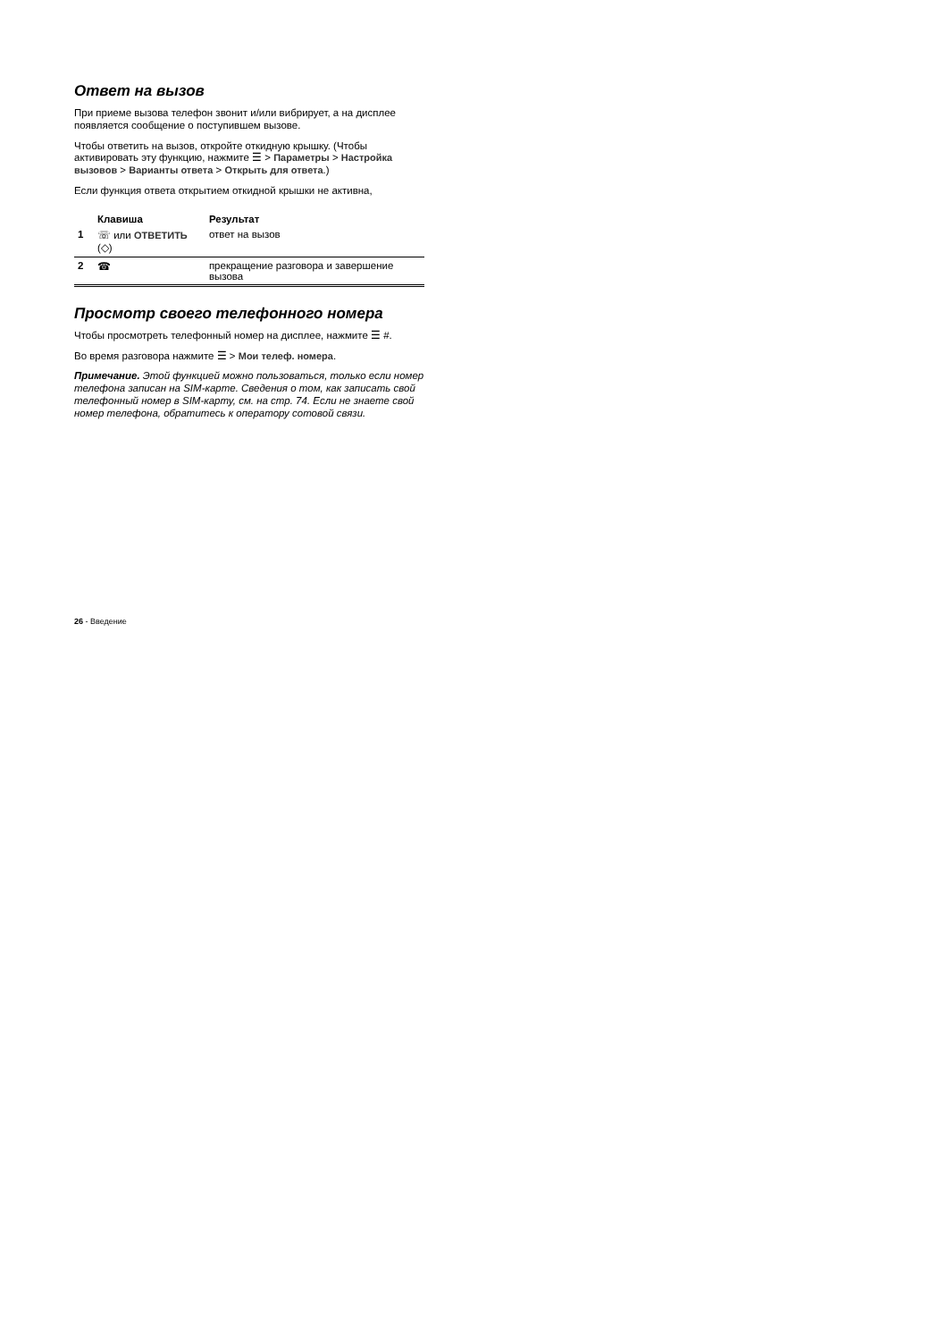Ответ на вызов
При приеме вызова телефон звонит и/или вибрирует, а на дисплее появляется сообщение о поступившем вызове.
Чтобы ответить на вызов, откройте откидную крышку. (Чтобы активировать эту функцию, нажмите ☰ > Параметры > Настройка вызовов > Варианты ответа > Открыть для ответа.)
Если функция ответа открытием откидной крышки не активна,
| | Клавиша | Результат |
| --- | --- | --- |
| 1 | ☏ или ОТВЕТИТЬ (◇) | ответ на вызов |
| 2 | ☎ | прекращение разговора и завершение вызова |
Просмотр своего телефонного номера
Чтобы просмотреть телефонный номер на дисплее, нажмите ☰ #.
Во время разговора нажмите ☰ > Мои телеф. номера.
Примечание. Этой функцией можно пользоваться, только если номер телефона записан на SIM-карте. Сведения о том, как записать свой телефонный номер в SIM-карту, см. на стр. 74. Если не знаете свой номер телефона, обратитесь к оператору сотовой связи.
26 - Введение